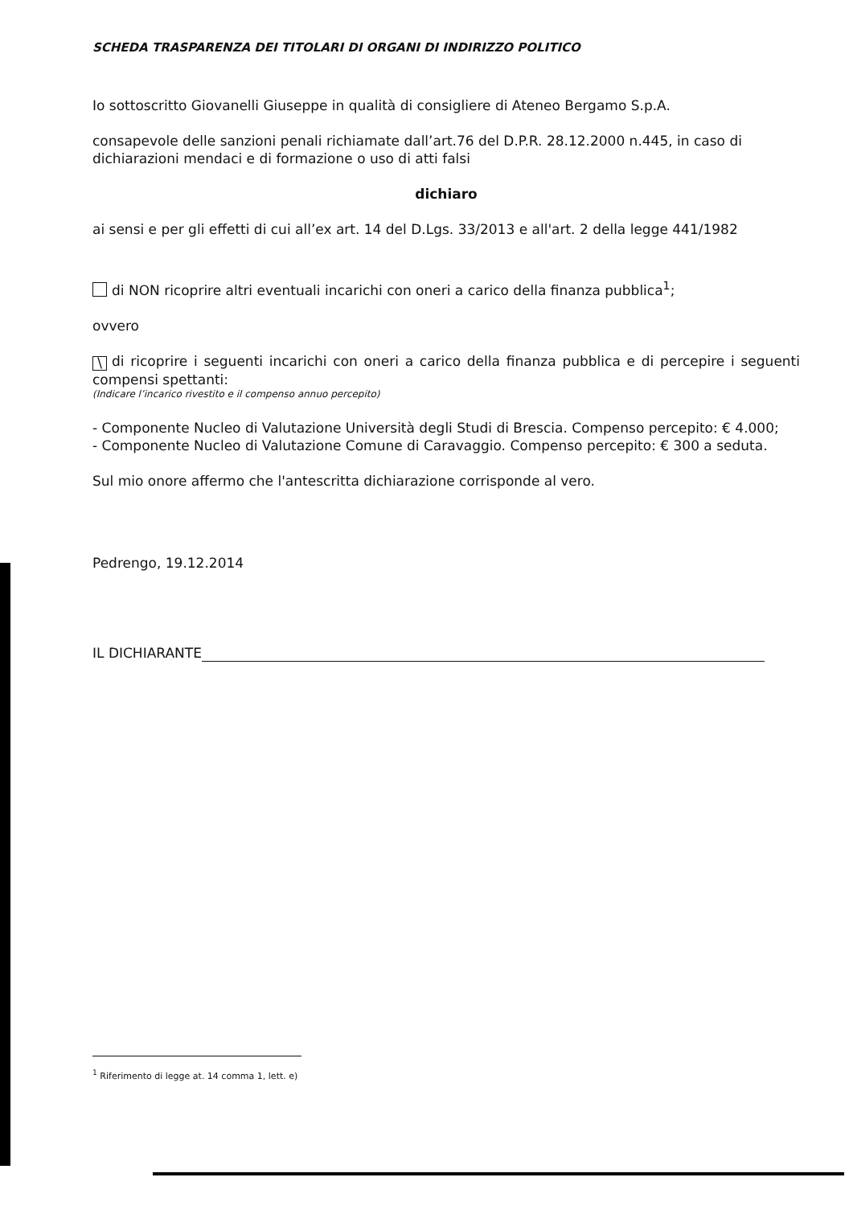SCHEDA TRASPARENZA DEI TITOLARI DI ORGANI DI INDIRIZZO POLITICO
Io sottoscritto Giovanelli Giuseppe in qualità di consigliere di Ateneo Bergamo S.p.A.
consapevole delle sanzioni penali richiamate dall’art.76 del D.P.R. 28.12.2000 n.445, in caso di dichiarazioni mendaci e di formazione o uso di atti falsi
dichiaro
ai sensi e per gli effetti di cui all’ex art. 14 del D.Lgs. 33/2013 e all'art. 2 della legge 441/1982
di NON ricoprire altri eventuali incarichi con oneri a carico della finanza pubblica<sup>1</sup>;
ovvero
\ di ricoprire i seguenti incarichi con oneri a carico della finanza pubblica e di percepire i seguenti compensi spettanti:
(Indicare l’incarico rivestito e il compenso annuo percepito)
- Componente Nucleo di Valutazione Università degli Studi di Brescia. Compenso percepito: € 4.000;
- Componente Nucleo di Valutazione Comune di Caravaggio. Compenso percepito: € 300 a seduta.
Sul mio onore affermo che l'antescritta dichiarazione corrisponde al vero.
Pedrengo, 19.12.2014
IL DICHIARANTE
<sup>1</sup> Riferimento di legge at. 14 comma 1, lett. e)